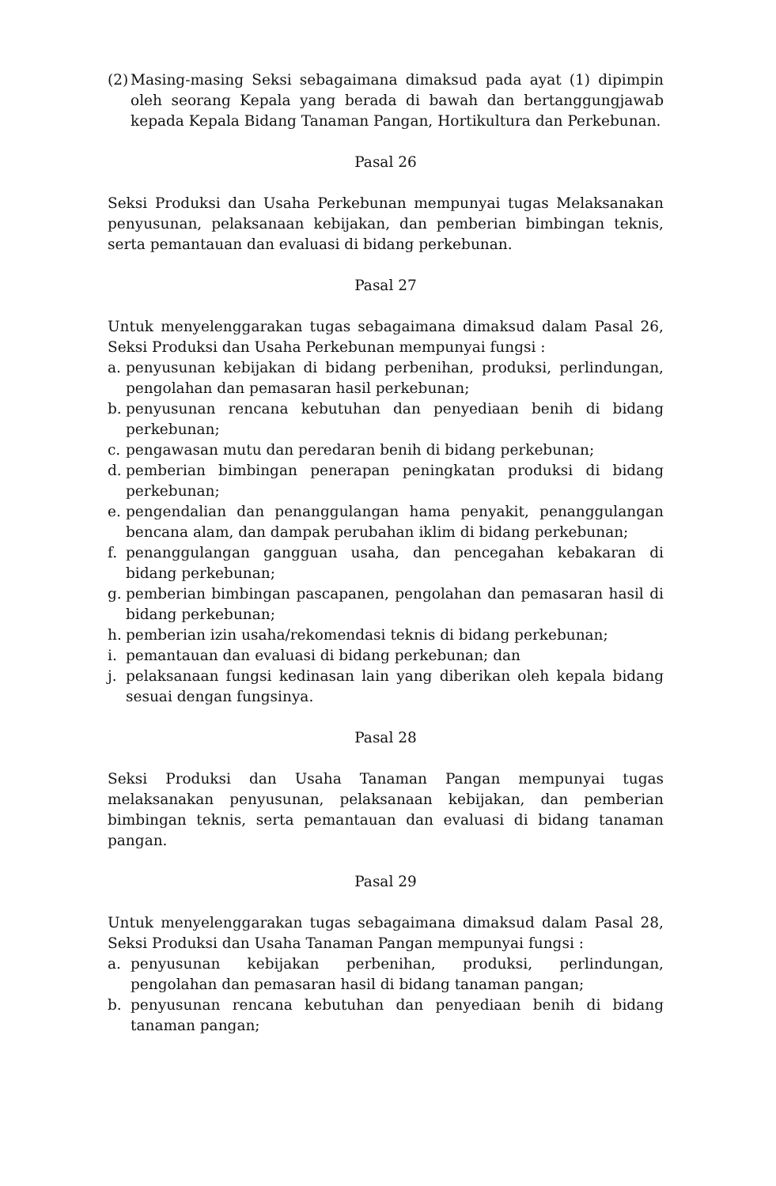(2) Masing-masing Seksi sebagaimana dimaksud pada ayat (1) dipimpin oleh seorang Kepala yang berada di bawah dan bertanggungjawab kepada Kepala Bidang Tanaman Pangan, Hortikultura dan Perkebunan.
Pasal 26
Seksi Produksi dan Usaha Perkebunan mempunyai tugas Melaksanakan penyusunan, pelaksanaan kebijakan, dan pemberian bimbingan teknis, serta pemantauan dan evaluasi di bidang perkebunan.
Pasal 27
Untuk menyelenggarakan tugas sebagaimana dimaksud dalam Pasal 26, Seksi Produksi dan Usaha Perkebunan mempunyai fungsi :
a. penyusunan kebijakan di bidang perbenihan, produksi, perlindungan, pengolahan dan pemasaran hasil perkebunan;
b. penyusunan rencana kebutuhan dan penyediaan benih di bidang perkebunan;
c. pengawasan mutu dan peredaran benih di bidang perkebunan;
d. pemberian bimbingan penerapan peningkatan produksi di bidang perkebunan;
e. pengendalian dan penanggulangan hama penyakit, penanggulangan bencana alam, dan dampak perubahan iklim di bidang perkebunan;
f. penanggulangan gangguan usaha, dan pencegahan kebakaran di bidang perkebunan;
g. pemberian bimbingan pascapanen, pengolahan dan pemasaran hasil di bidang perkebunan;
h. pemberian izin usaha/rekomendasi teknis di bidang perkebunan;
i. pemantauan dan evaluasi di bidang perkebunan; dan
j. pelaksanaan fungsi kedinasan lain yang diberikan oleh kepala bidang sesuai dengan fungsinya.
Pasal 28
Seksi Produksi dan Usaha Tanaman Pangan mempunyai tugas melaksanakan penyusunan, pelaksanaan kebijakan, dan pemberian bimbingan teknis, serta pemantauan dan evaluasi di bidang tanaman pangan.
Pasal 29
Untuk menyelenggarakan tugas sebagaimana dimaksud dalam Pasal 28, Seksi Produksi dan Usaha Tanaman Pangan mempunyai fungsi :
a. penyusunan kebijakan perbenihan, produksi, perlindungan, pengolahan dan pemasaran hasil di bidang tanaman pangan;
b. penyusunan rencana kebutuhan dan penyediaan benih di bidang tanaman pangan;